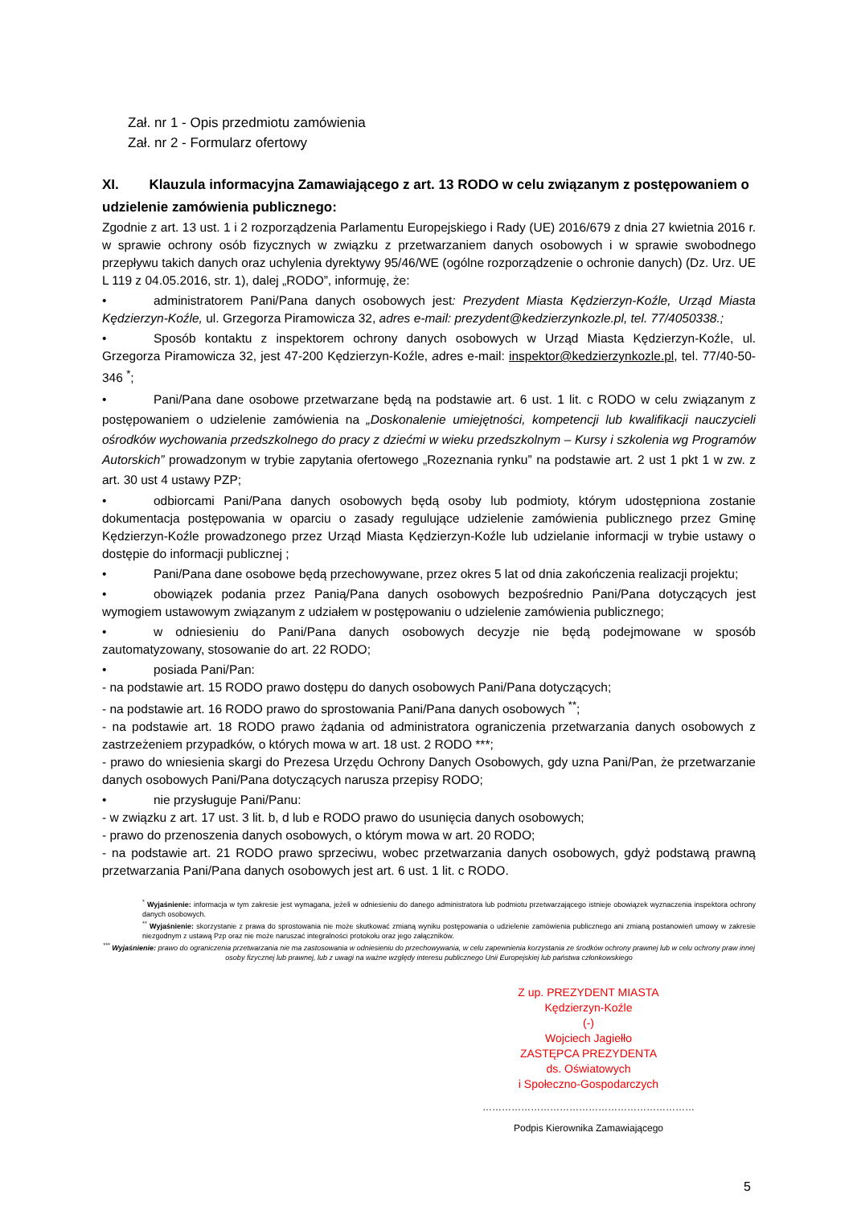Zał. nr 1 - Opis przedmiotu zamówienia
Zał. nr 2 - Formularz ofertowy
XI. Klauzula informacyjna Zamawiającego z art. 13 RODO w celu związanym z postępowaniem o udzielenie zamówienia publicznego:
Zgodnie z art. 13 ust. 1 i 2 rozporządzenia Parlamentu Europejskiego i Rady (UE) 2016/679 z dnia 27 kwietnia 2016 r. w sprawie ochrony osób fizycznych w związku z przetwarzaniem danych osobowych i w sprawie swobodnego przepływu takich danych oraz uchylenia dyrektywy 95/46/WE (ogólne rozporządzenie o ochronie danych) (Dz. Urz. UE L 119 z 04.05.2016, str. 1), dalej „RODO”, informuję, że:
• administratorem Pani/Pana danych osobowych jest: Prezydent Miasta Kędzierzyn-Koźle, Urząd Miasta Kędzierzyn-Koźle, ul. Grzegorza Piramowicza 32, adres e-mail: prezydent@kedzierzynkozle.pl, tel. 77/4050338.;
• Sposób kontaktu z inspektorem ochrony danych osobowych w Urząd Miasta Kędzierzyn-Koźle, ul. Grzegorza Piramowicza 32, jest 47-200 Kędzierzyn-Koźle, adres e-mail: inspektor@kedzierzynkozle.pl, tel. 77/40-50-346 <sup>*</sup>;
• Pani/Pana dane osobowe przetwarzane będą na podstawie art. 6 ust. 1 lit. c RODO w celu związanym z postępowaniem o udzielenie zamówienia na „Doskonalenie umiejętności, kompetencji lub kwalifikacji nauczycieli ośrodków wychowania przedszkolnego do pracy z dziećmi w wieku przedszkolnym – Kursy i szkolenia wg Programów Autorskich” prowadzonym w trybie zapytania ofertowego „Rozeznania rynku” na podstawie art. 2 ust 1 pkt 1 w zw. z art. 30 ust 4 ustawy PZP;
• odbiorcami Pani/Pana danych osobowych będą osoby lub podmioty, którym udostępniona zostanie dokumentacja postępowania w oparciu o zasady regulujące udzielenie zamówienia publicznego przez Gminę Kędzierzyn-Koźle prowadzonego przez Urząd Miasta Kędzierzyn-Koźle lub udzielanie informacji w trybie ustawy o dostępie do informacji publicznej ;
• Pani/Pana dane osobowe będą przechowywane, przez okres 5 lat od dnia zakończenia realizacji projektu;
• obowiązek podania przez Panią/Pana danych osobowych bezpośrednio Pani/Pana dotyczących jest wymogiem ustawowym związanym z udziałem w postępowaniu o udzielenie zamówienia publicznego;
• w odniesieniu do Pani/Pana danych osobowych decyzje nie będą podejmowane w sposób zautomatyzowany, stosowanie do art. 22 RODO;
• posiada Pani/Pan:
- na podstawie art. 15 RODO prawo dostępu do danych osobowych Pani/Pana dotyczących;
- na podstawie art. 16 RODO prawo do sprostowania Pani/Pana danych osobowych <sup>**</sup>;
- na podstawie art. 18 RODO prawo żądania od administratora ograniczenia przetwarzania danych osobowych z zastrzeżeniem przypadków, o których mowa w art. 18 ust. 2 RODO ***;
- prawo do wniesienia skargi do Prezesa Urzędu Ochrony Danych Osobowych, gdy uzna Pani/Pan, że przetwarzanie danych osobowych Pani/Pana dotyczących narusza przepisy RODO;
• nie przysługuje Pani/Panu:
- w związku z art. 17 ust. 3 lit. b, d lub e RODO prawo do usunięcia danych osobowych;
- prawo do przenoszenia danych osobowych, o którym mowa w art. 20 RODO;
- na podstawie art. 21 RODO prawo sprzeciwu, wobec przetwarzania danych osobowych, gdyż podstawą prawną przetwarzania Pani/Pana danych osobowych jest art. 6 ust. 1 lit. c RODO.
<sup>*</sup> Wyjaśnienie: informacja w tym zakresie jest wymagana, jeżeli w odniesieniu do danego administratora lub podmiotu przetwarzającego istnieje obowiązek wyznaczenia inspektora ochrony danych osobowych.
<sup>**</sup> Wyjaśnienie: skorzystanie z prawa do sprostowania nie może skutkować zmianą wyniku postępowania o udzielenie zamówienia publicznego ani zmianą postanowień umowy w zakresie niezgodnym z ustawą Pzp oraz nie może naruszać integralności protokołu oraz jego załączników.
<sup>***</sup> Wyjaśnienie: prawo do ograniczenia przetwarzania nie ma zastosowania w odniesieniu do przechowywania, w celu zapewnienia korzystania ze środków ochrony prawnej lub w celu ochrony praw innej osoby fizycznej lub prawnej, lub z uwagi na ważne względy interesu publicznego Unii Europejskiej lub państwa członkowskiego
Z up. PREZYDENT MIASTA
Kędzierzyn-Koźle
(-)
Wojciech Jagiełło
ZASTĘPCA PREZYDENTA
ds. Oświatowych
i Społeczno-Gospodarczych
…………………………………………………………
Podpis Kierownika Zamawiającego
5